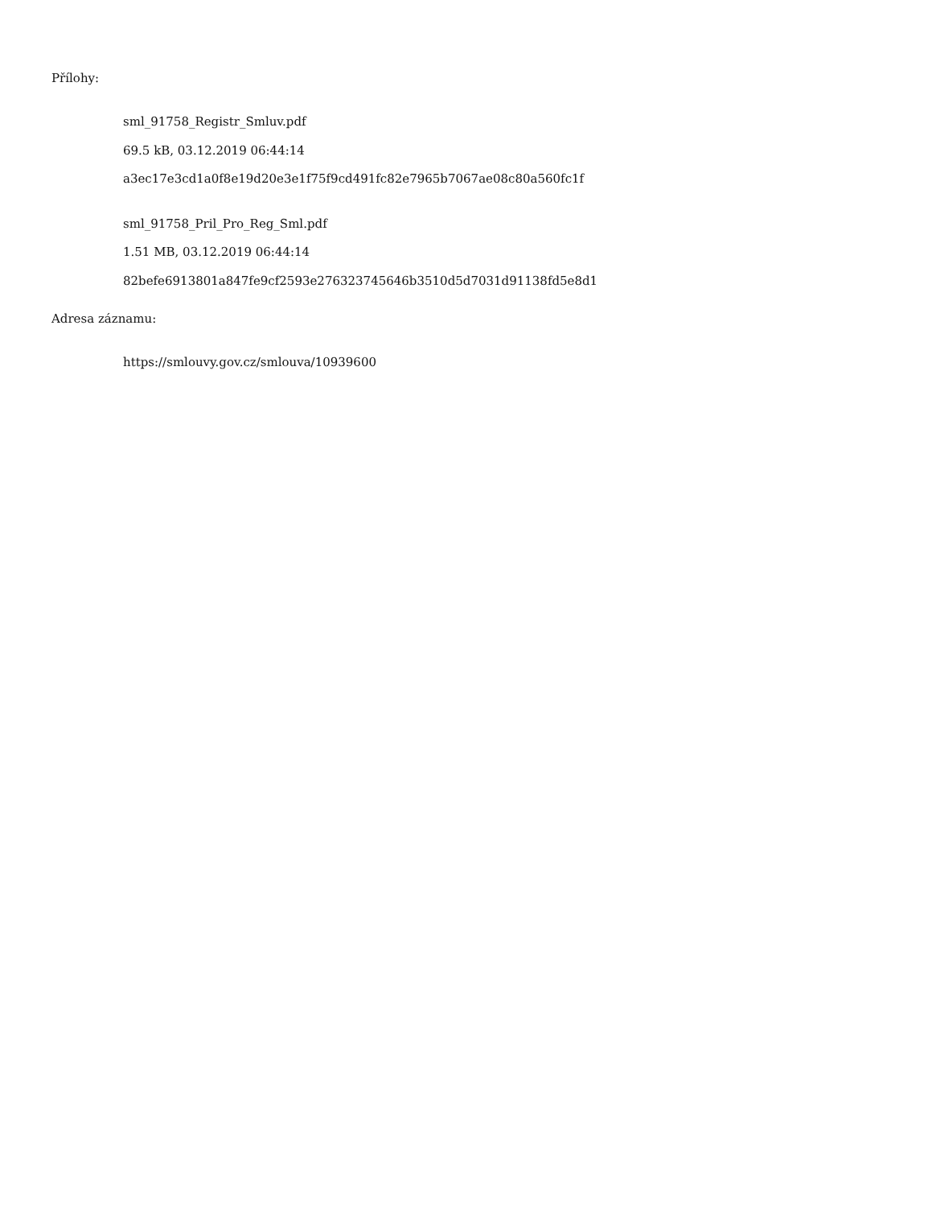Přílohy:
sml_91758_Registr_Smluv.pdf
69.5 kB, 03.12.2019 06:44:14
a3ec17e3cd1a0f8e19d20e3e1f75f9cd491fc82e7965b7067ae08c80a560fc1f
sml_91758_Pril_Pro_Reg_Sml.pdf
1.51 MB, 03.12.2019 06:44:14
82befe6913801a847fe9cf2593e276323745646b3510d5d7031d91138fd5e8d1
Adresa záznamu:
https://smlouvy.gov.cz/smlouva/10939600